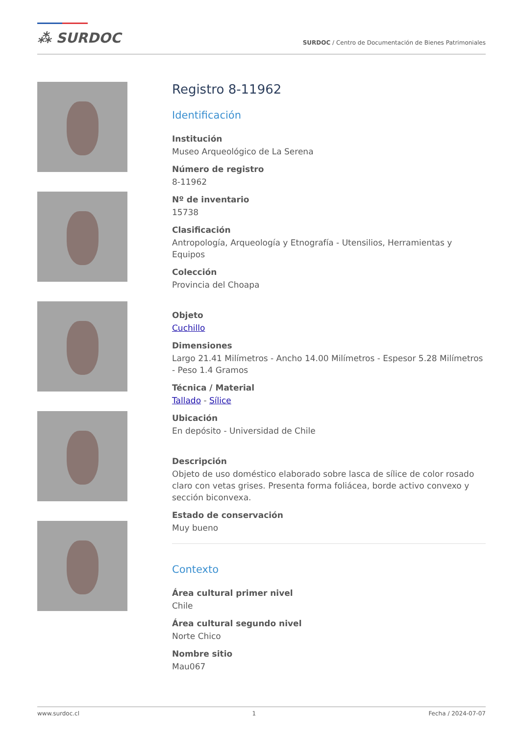⁂ SURDOC
SURDOC / Centro de Documentación de Bienes Patrimoniales
Registro 8-11962
Identificación
Institución
Museo Arqueológico de La Serena
Número de registro
8-11962
Nº de inventario
15738
Clasificación
Antropología, Arqueología y Etnografía - Utensilios, Herramientas y Equipos
Colección
Provincia del Choapa
Objeto
Cuchillo
Dimensiones
Largo 21.41 Milímetros - Ancho 14.00 Milímetros - Espesor 5.28 Milímetros - Peso 1.4 Gramos
Técnica / Material
Tallado - Sílice
Ubicación
En depósito - Universidad de Chile
Descripción
Objeto de uso doméstico elaborado sobre lasca de sílice de color rosado claro con vetas grises. Presenta forma foliácea, borde activo convexo y sección biconvexa.
Estado de conservación
Muy bueno
Contexto
Área cultural primer nivel
Chile
Área cultural segundo nivel
Norte Chico
Nombre sitio
Mau067
www.surdoc.cl 1 Fecha / 2024-07-07